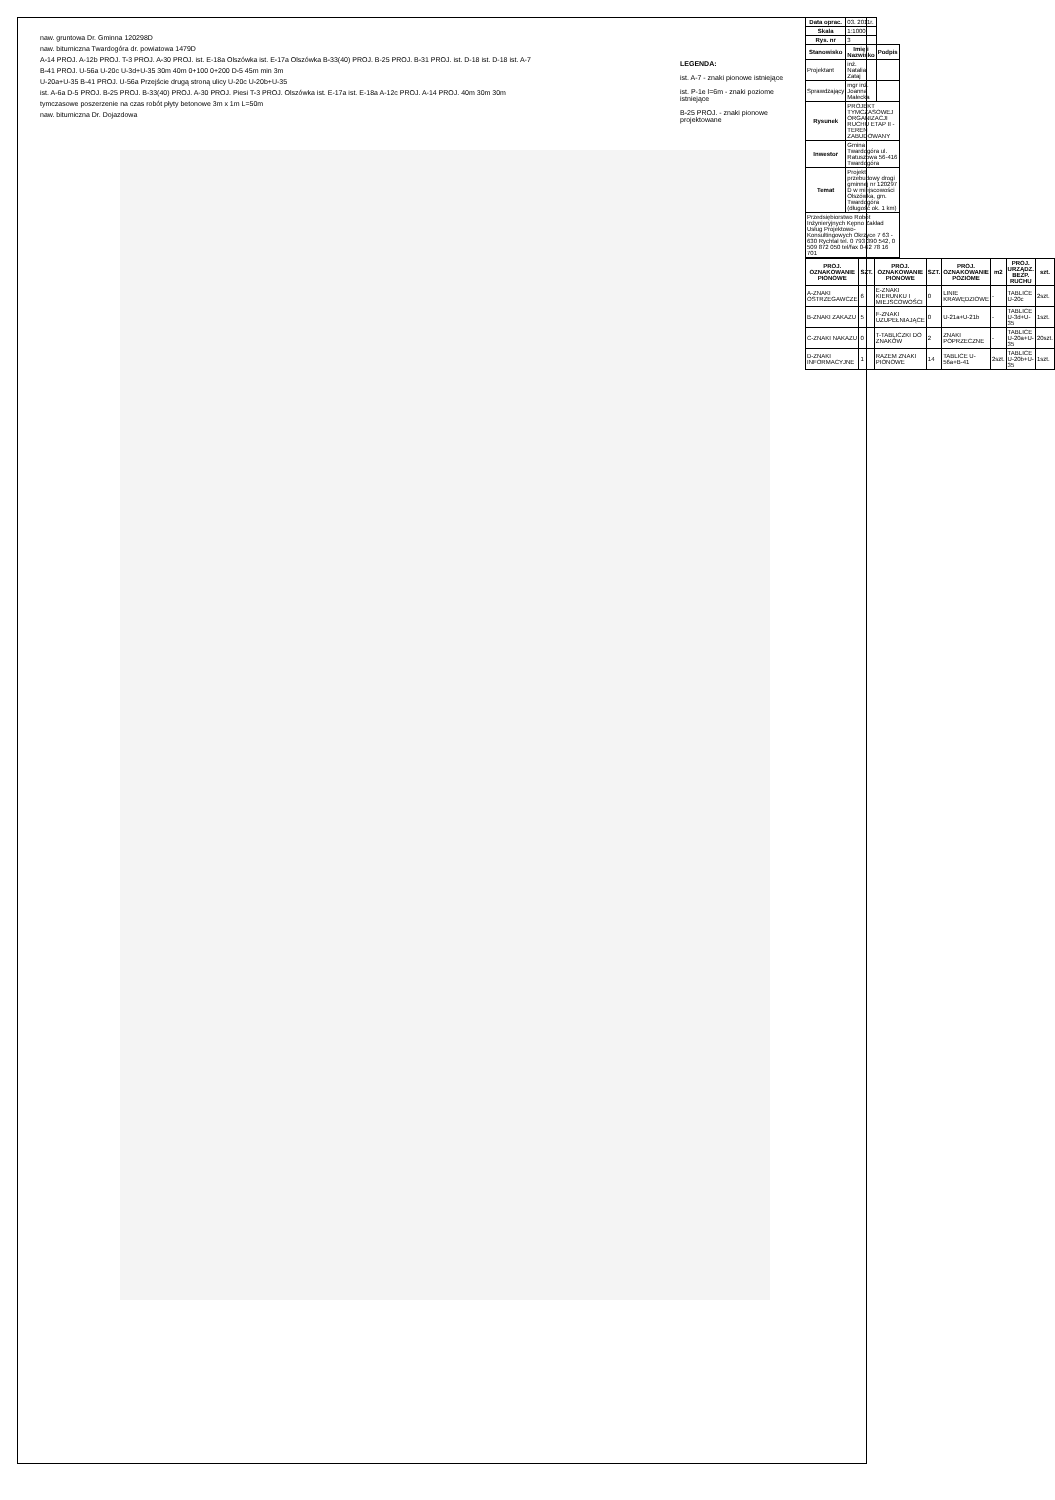naw. gruntowa Dr. Gminna 120298D
naw. bitumiczna Twardogóra dr. powiatowa 1479D
A-14 PROJ. A-12b PROJ. T-3 PROJ. A-30 PROJ. ist. E-18a Olszówka ist. E-17a Olszówka B-33(40) PROJ. B-25 PROJ. B-31 PROJ. ist. D-18 ist. D-18 ist. A-7
B-41 PROJ. U-56a U-20c U-3d+U-35 30m 40m 0+100 0+200 D-5 45m min 3m
U-20a+U-35 B-41 PROJ. U-56a Przejście drugą stroną ulicy U-20c U-20b+U-35
ist. A-6a D-5 PROJ. B-25 PROJ. B-33(40) PROJ. A-30 PROJ. Piesi T-3 PROJ. Olszówka ist. E-17a ist. E-18a A-12c PROJ. A-14 PROJ. 40m 30m 30m
tymczasowe poszerzenie na czas robót płyty betonowe 3m x 1m L=50m
naw. bitumiczna Dr. Dojazdowa
LEGENDA:
ist. A-7 - znaki pionowe istniejące
ist. P-1e l=6m - znaki poziome istniejące
B-25 PROJ. - znaki pionowe projektowane
| Data oprac. | 03. 2011r. | |
| Skala | 1:1000 | |
| Rys. nr | 3 | |
| Stanowisko | Imię i Nazwisko | Podpis |
| Projektant | inż. Natalia Zataj | |
| Sprawdzający | mgr inż. Joanna Małecka | |
| Rysunek | PROJEKT TYMCZASOWEJ ORGANIZACJI RUCHU ETAP II - TEREN ZABUDOWANY | |
| Inwestor | Gmina Twardogóra ul. Ratuszowa 56-416 Twardogóra | |
| Temat | Projekt przebudowy drogi gminnej nr 120297 D w miejscowości Olszówka, gm. Twardogóra (długość ok. 1 km) | |
| Przedsiębiorstwo Robót Inżynieryjnych Kępno Zakład Usług Projektowo-Konsultingowych Okrzyce 7 63 - 630 Rychtal tel. 0 793 390 542, 0 509 872 050 tel/fax 0-62 78 16 701 | | |
| PROJ. OZNAKOWANIE PIONOWE | SZT. | PROJ. OZNAKOWANIE PIONOWE | SZT. | PROJ. OZNAKOWANIE POZIOME | m2 | PROJ. URZĄDZ. BEZP. RUCHU | szt. |
| --- | --- | --- | --- | --- | --- | --- | --- |
| A-ZNAKI OSTRZEGAWCZE | 6 | E-ZNAKI KIERUNKU I MIEJSCOWOŚCI | 0 | LINIE KRAWĘDZIOWE | - | TABLICE U-20c | 2szt. |
| B-ZNAKI ZAKAZU | 5 | F-ZNAKI UZUPEŁNIAJĄCE | 0 | U-21a+U-21b | - | TABLICE U-3d+U-35 | 1szt. |
| C-ZNAKI NAKAZU | 0 | T-TABLICZKI DO ZNAKÓW | 2 | ZNAKI POPRZECZNE | - | TABLICE U-20a+U-35 | 20szt. |
| D-ZNAKI INFORMACYJNE | 1 | RAZEM ZNAKI PIONOWE | 14 | TABLICE U-56a+B-41 | 2szt. | TABLICE U-20b+U-35 | 1szt. |